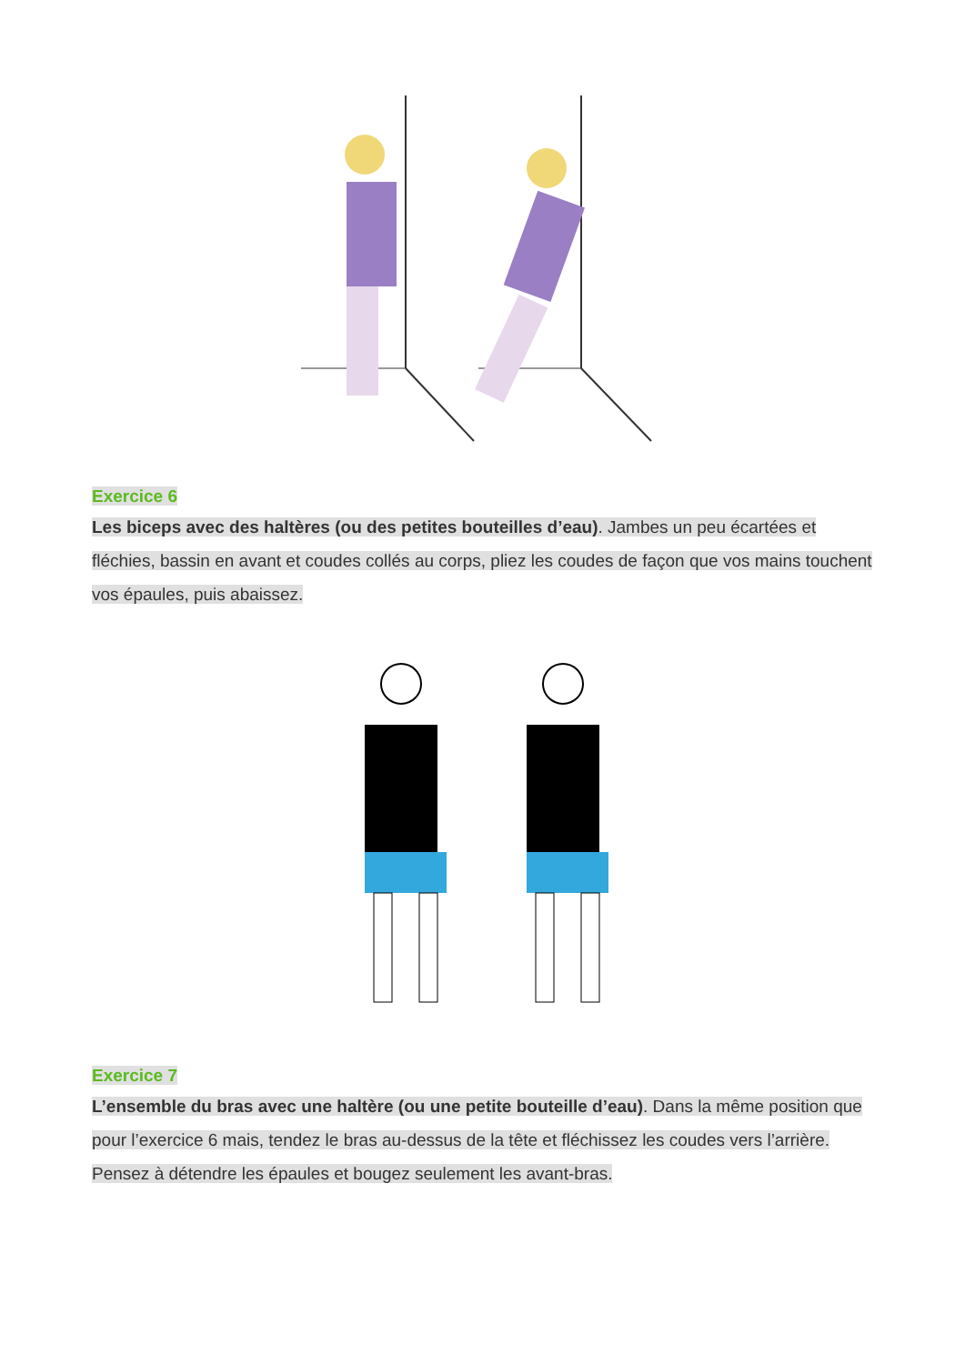Exercice 6
Les biceps avec des haltères (ou des petites bouteilles d’eau). Jambes un peu écartées et fléchies, bassin en avant et coudes collés au corps, pliez les coudes de façon que vos mains touchent vos épaules, puis abaissez.
Exercice 7
L’ensemble du bras avec une haltère (ou une petite bouteille d’eau). Dans la même position que pour l’exercice 6 mais, tendez le bras au-dessus de la tête et fléchissez les coudes vers l’arrière. Pensez à détendre les épaules et bougez seulement les avant-bras.